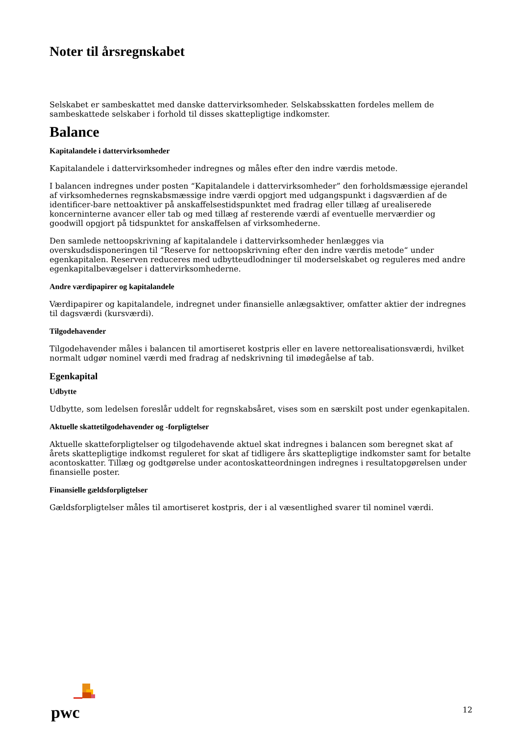Noter til årsregnskabet
Selskabet er sambeskattet med danske dattervirksomheder. Selskabsskatten fordeles mellem de sambeskattede selskaber i forhold til disses skattepligtige indkomster.
Balance
Kapitalandele i dattervirksomheder
Kapitalandele i dattervirksomheder indregnes og måles efter den indre værdis metode.
I balancen indregnes under posten “Kapitalandele i dattervirksomheder” den forholdsmæssige ejerandel af virksomhedernes regnskabsmæssige indre værdi opgjort med udgangspunkt i dagsværdien af de identificer-bare nettoaktiver på anskaffelsestidspunktet med fradrag eller tillæg af urealiserede koncerninterne avancer eller tab og med tillæg af resterende værdi af eventuelle merværdier og goodwill opgjort på tidspunktet for anskaffelsen af virksomhederne.
Den samlede nettoopskrivning af kapitalandele i dattervirksomheder henlægges via overskudsdisponeringen til “Reserve for nettoopskrivning efter den indre værdis metode“ under egenkapitalen. Reserven reduceres med udbytteudlodninger til moderselskabet og reguleres med andre egenkapitalbevægelser i dattervirksomhederne.
Andre værdipapirer og kapitalandele
Værdipapirer og kapitalandele, indregnet under finansielle anlægsaktiver, omfatter aktier der indregnes til dagsværdi (kursværdi).
Tilgodehavender
Tilgodehavender måles i balancen til amortiseret kostpris eller en lavere nettorealisationsværdi, hvilket normalt udgør nominel værdi med fradrag af nedskrivning til imødegåelse af tab.
Egenkapital
Udbytte
Udbytte, som ledelsen foreslår uddelt for regnskabsåret, vises som en særskilt post under egenkapitalen.
Aktuelle skattetilgodehavender og -forpligtelser
Aktuelle skatteforpligtelser og tilgodehavende aktuel skat indregnes i balancen som beregnet skat af årets skattepligtige indkomst reguleret for skat af tidligere års skattepligtige indkomster samt for betalte acontoskatter. Tillæg og godtgørelse under acontoskatteordningen indregnes i resultatopgørelsen under finansielle poster.
Finansielle gældsforpligtelser
Gældsforpligtelser måles til amortiseret kostpris, der i al væsentlighed svarer til nominel værdi.
pwc
12